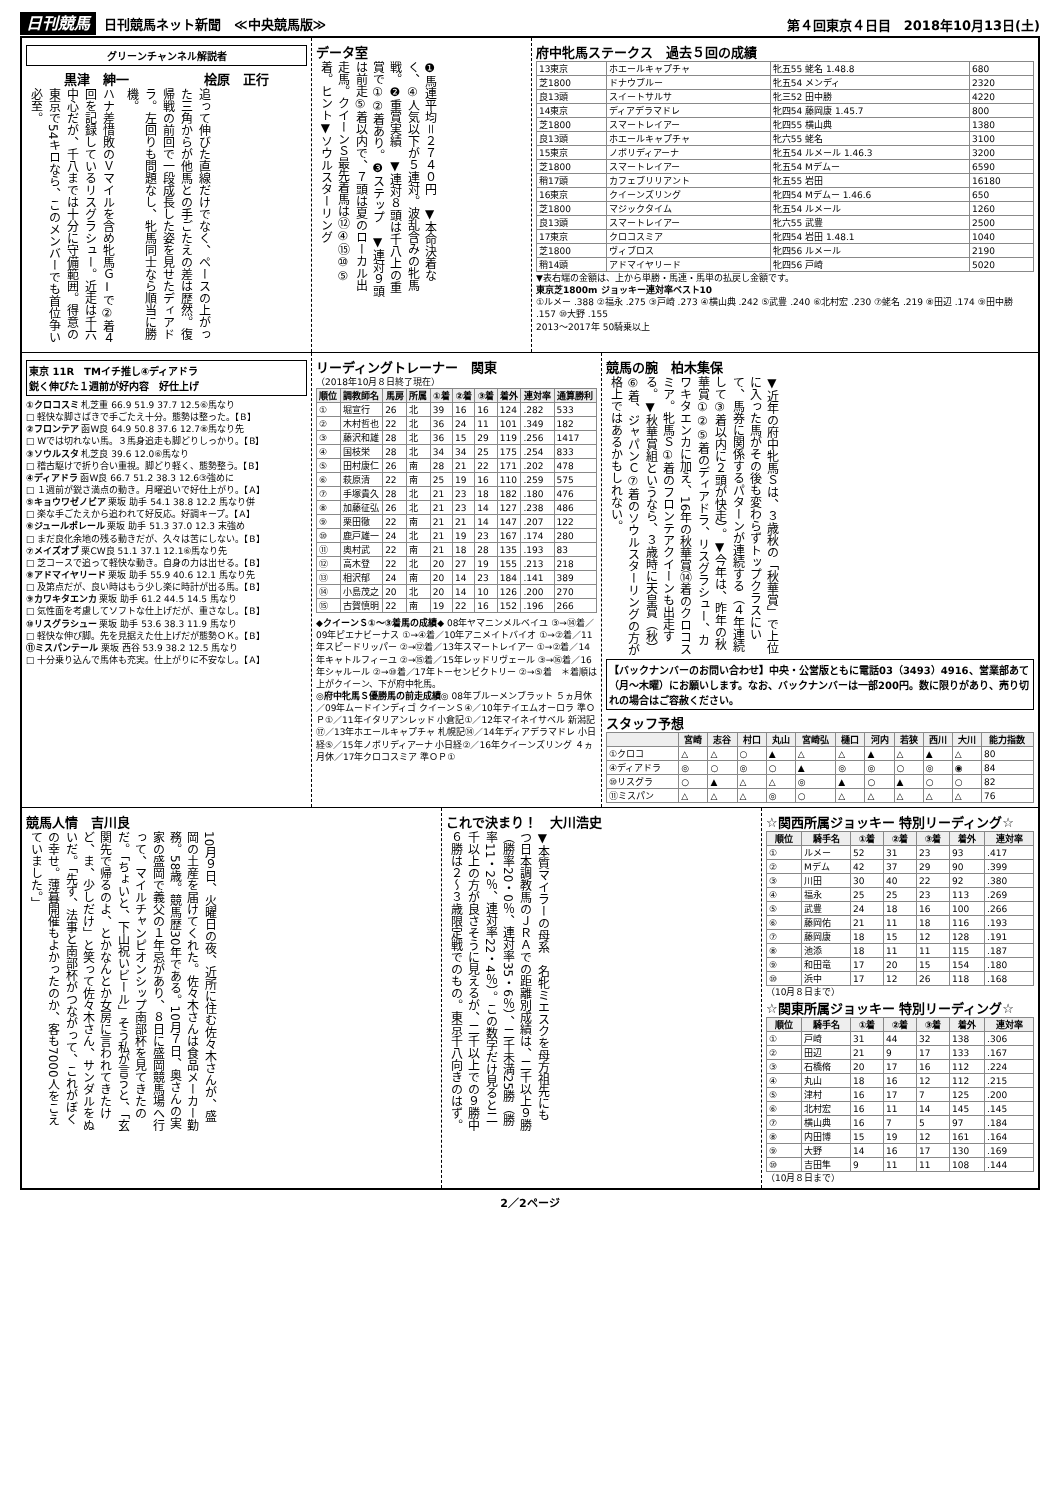日刊競馬 日刊競馬ネット新聞　≪中央競馬版≫
第４回東京４日目　2018年10月13日(土)
グリーンチャンネル解説者
黒津　紳一 桧原　正行
ハナ差惜敗のＶマイルを含め牝馬ＧⅠで②着４回を記録しているリスグラシュー。近走は千六中心だが、千八までは十分に守備範囲。得意の東京で54キロなら、このメンバーでも首位争い必至。
追って伸びた直線だけでなく、ペースの上がった三角からが他馬との手ごたえの差は歴然。復帰戦の前回で一段成長した姿を見せたディアドラ。左回りも問題なし、牝馬同士なら順当に勝機。
データ室
❶馬連平均＝２７４０円　▼本命決着なく、④人気以下が５連対。波乱含みの牝馬戦。❷重賞実績　▼連対８頭は千八上の重賞で①②着あり。❸ステップ　▼連対９頭は前走⑤着以内で、７頭は夏のローカル出走馬。クイーンＳ最先着馬は⑫④⑮⑩⑤着。ヒント▼ソウルスターリング
府中牝馬ステークス　過去５回の成績
| 13東京 | ホエールキャプチャ | 牝五55 蛯名 1.48.8 | 680 |
| 芝1800 | ドナウブルー | 牝五54 メンディ | 2320 |
| 良13頭 | スイートサルサ | 牝三52 田中勝 | 4220 |
| 14東京 | ディアデラマドレ | 牝四54 藤岡康 1.45.7 | 800 |
| 芝1800 | スマートレイアー | 牝四55 横山典 | 1380 |
| 良13頭 | ホエールキャプチャ | 牝六55 蛯名 | 3100 |
| 15東京 | ノボリディアーナ | 牝五54 ルメール 1.46.3 | 3200 |
| 芝1800 | スマートレイアー | 牝五54 Mデムー | 6590 |
| 稍17頭 | カフェブリリアント | 牝五55 岩田 | 16180 |
| 16東京 | クイーンズリング | 牝四54 Mデムー 1.46.6 | 650 |
| 芝1800 | マジックタイム | 牝五54 ルメール | 1260 |
| 良13頭 | スマートレイアー | 牝六55 武豊 | 2500 |
| 17東京 | クロコスミア | 牝四54 岩田 1.48.1 | 1040 |
| 芝1800 | ヴィブロス | 牝四56 ルメール | 2190 |
| 稍14頭 | アドマイヤリード | 牝四56 戸崎 | 5020 |
▼表右端の金額は、上から単勝・馬連・馬単の払戻し金額です。
東京芝1800m ジョッキー連対率ベスト10
①ルメー .388 ②福永 .275 ③戸崎 .273 ④横山典 .242 ⑤武豊 .240 ⑥北村宏 .230 ⑦蛯名 .219 ⑧田辺 .174 ⑨田中勝 .157 ⑩大野 .155
2013～2017年 50騎乗以上
東京 11R　TMイチ推し④ディアドラ
鋭く伸びた１週前が好内容　好仕上げ
①クロコスミ 札芝重 66.9 51.9 37.7 12.5⑥馬なり
□ 軽快な脚さばきで手ごたえ十分。態勢は整った。【B】
②フロンテア 函W良 64.9 50.8 37.6 12.7⑧馬なり先
□ Wでは切れない馬。３馬身追走も脚どりしっかり。【B】
③ソウルスタ 札芝良 39.6 12.0⑥馬なり
□ 稽古駆けで折り合い重視。脚どり軽く、態勢整う。【B】
④ディアドラ 函W良 66.7 51.2 38.3 12.6③強めに
□ １週前が鋭さ満点の動き。月曜追いで好仕上がり。【A】
⑤キョウワゼノビア 栗坂 助手 54.1 38.8 12.2 馬なり併
□ 楽な手ごたえから追われて好反応。好調キープ。【A】
⑥ジュールポレール 栗坂 助手 51.3 37.0 12.3 末強め
□ まだ良化余地の残る動きだが、久々は苦にしない。【B】
⑦メイズオブ 栗CW良 51.1 37.1 12.1⑥馬なり先
□ 芝コースで追って軽快な動き。自身の力は出せる。【B】
⑧アドマイヤリード 栗坂 助手 55.9 40.6 12.1 馬なり先
□ 及第点だが、良い時はもう少し楽に時計が出る馬。【B】
⑨カワキタエンカ 栗坂 助手 61.2 44.5 14.5 馬なり
□ 気性面を考慮してソフトな仕上げだが、重さなし。【B】
⑩リスグラシュー 栗坂 助手 53.6 38.3 11.9 馬なり
□ 軽快な伸び脚。先を見据えた仕上げだが態勢ＯＫ。【B】
⑪ミスパンテール 栗坂 西谷 53.9 38.2 12.5 馬なり
□ 十分乗り込んで馬体も充実。仕上がりに不安なし。【A】
リーディングトレーナー　関東
（2018年10月８日終了現在）
| 順位 | 調教師名 | 馬房 | 所属 | ①着 | ②着 | ③着 | 着外 | 連対率 | 通算勝利 |
| --- | --- | --- | --- | --- | --- | --- | --- | --- | --- |
| ① | 堀宣行 | 26 | 北 | 39 | 16 | 16 | 124 | .282 | 533 |
| ② | 木村哲也 | 22 | 北 | 36 | 24 | 11 | 101 | .349 | 182 |
| ③ | 藤沢和雄 | 28 | 北 | 36 | 15 | 29 | 119 | .256 | 1417 |
| ④ | 国枝栄 | 28 | 北 | 34 | 34 | 25 | 175 | .254 | 833 |
| ⑤ | 田村康仁 | 26 | 南 | 28 | 21 | 22 | 171 | .202 | 478 |
| ⑥ | 萩原清 | 22 | 南 | 25 | 19 | 16 | 110 | .259 | 575 |
| ⑦ | 手塚貴久 | 28 | 北 | 21 | 23 | 18 | 182 | .180 | 476 |
| ⑧ | 加藤征弘 | 26 | 北 | 21 | 23 | 14 | 127 | .238 | 486 |
| ⑨ | 栗田徹 | 22 | 南 | 21 | 21 | 14 | 147 | .207 | 122 |
| ⑩ | 鹿戸雄一 | 24 | 北 | 21 | 19 | 23 | 167 | .174 | 280 |
| ⑪ | 奥村武 | 22 | 南 | 21 | 18 | 28 | 135 | .193 | 83 |
| ⑫ | 高木登 | 22 | 北 | 20 | 27 | 19 | 155 | .213 | 218 |
| ⑬ | 相沢郁 | 24 | 南 | 20 | 14 | 23 | 184 | .141 | 389 |
| ⑭ | 小島茂之 | 20 | 北 | 20 | 14 | 10 | 126 | .200 | 270 |
| ⑮ | 古賀慎明 | 22 | 南 | 19 | 22 | 16 | 152 | .196 | 266 |
◆クイーンＳ①～③着馬の成績◆ 08年ヤマニンメルベイユ ③→⑭着／09年ピエナビーナス ①→④着／10年アニメイトバイオ ①→②着／11年スピードリッパー ②→⑫着／13年スマートレイアー ①→②着／14年キャトルフィーユ ②→⑮着／15年レッドリヴェール ③→⑯着／16年シャルール ②→⑩着／17年トーセンビクトリー ②→⑤着　＊着順は上がクイーン、下が府中牝馬。
◎府中牝馬Ｓ優勝馬の前走成績◎ 08年ブルーメンブラット ５ヵ月休／09年ムードインディゴ クイーンＳ④／10年テイエムオーロラ 準ＯＰ①／11年イタリアンレッド 小倉記①／12年マイネイサベル 新潟記⑰／13年ホエールキャプチャ 札幌記⑭／14年ディアデラマドレ 小日経⑤／15年ノボリディアーナ 小日経②／16年クイーンズリング ４ヵ月休／17年クロコスミア 準ＯＰ①
競馬の腕　柏木集保
▼近年の府中牝馬Ｓは、３歳秋の「秋華賞」で上位に入った馬がその後も変わらずトップクラスにいて、馬券に関係するパターンが連続する（４年連続して③着以内に２頭が快走）。▼今年は、昨年の秋華賞①②⑤着のディアドラ、リスグラシュー、カワキタエンカに加え、16年の秋華賞⑭着のクロコスミア。牝馬Ｓ①着のフロンテアクイーンも出走する。▼秋華賞組というなら、３歳時に天皇賞（秋）⑥着、ジャパンＣ⑦着のソウルスターリングの方が格上ではあるかもしれない。
【バックナンバーのお問い合わせ】中央・公営版ともに電話03（3493）4916、営業部あて（月～木曜）にお願いします。なお、バックナンバーは一部200円。数に限りがあり、売り切れの場合はご容赦ください。
スタッフ予想
| | 宮崎 | 志谷 | 村口 | 丸山 | 宮崎弘 | 樋口 | 河内 | 若狭 | 西川 | 大川 | 能力指数 |
| --- | --- | --- | --- | --- | --- | --- | --- | --- | --- | --- | --- |
| ①クロコ | △ | △ | ○ | ▲ | △ | △ | ▲ | △ | ▲ | △ | 80 |
| ④ディアドラ | ◎ | ○ | ◎ | ○ | ▲ | ◎ | ◎ | ○ | ◎ | ◉ | 84 |
| ⑩リスグラ | ○ | ▲ | △ | △ | ◎ | ▲ | ○ | ▲ | ○ | ○ | 82 |
| ⑪ミスパン | △ | △ | △ | ◎ | ○ | △ | △ | △ | △ | △ | 76 |
競馬人情　吉川良
10月９日、火曜日の夜、近所に住む佐々木さんが、盛岡の土産を届けてくれた。佐々木さんは食品メーカー勤務。58歳。競馬歴30年である。10月７日、奥さんの実家の盛岡で義父の１年忌があり、８日に盛岡競馬場へ行って、マイルチャンピオンシップ南部杯を見てきたのだ。「ちょいと、下山祝いビール」そう私が言うと、「玄関先で帰るのよ、とかなんとか女房に言われてきたけど、ま、少しだけ」と笑って佐々木さん、サンダルをぬいだ。「先ず、法事と南部杯がつながって、これがぼくの幸せ。薄暮開催もよかったのか、客も7000人をこえていました。」
これで決まり！　大川浩史
▼本質マイラーの母系　名牝ミエスクを母方祖先にもつ日本調教馬のＪＲＡでの距離別成績は、二千以上９勝（勝率20・0％、連対率35・6％）、二千未満25勝（勝率11・2％、連対率22・4％）。この数字だけ見ると二千以上の方が良さそうに見えるが、二千以上での９勝中６勝は２～３歳限定戦でのもの。東京千八向きのはず。
☆関西所属ジョッキー 特別リーディング☆
| 順位 | 騎手名 | ①着 | ②着 | ③着 | 着外 | 連対率 |
| --- | --- | --- | --- | --- | --- | --- |
| ① | ルメー | 52 | 31 | 23 | 93 | .417 |
| ② | Mデム | 42 | 37 | 29 | 90 | .399 |
| ③ | 川田 | 30 | 40 | 22 | 92 | .380 |
| ④ | 福永 | 25 | 25 | 23 | 113 | .269 |
| ⑤ | 武豊 | 24 | 18 | 16 | 100 | .266 |
| ⑥ | 藤岡佑 | 21 | 11 | 18 | 116 | .193 |
| ⑦ | 藤岡康 | 18 | 15 | 12 | 128 | .191 |
| ⑧ | 池添 | 18 | 11 | 11 | 115 | .187 |
| ⑨ | 和田竜 | 17 | 20 | 15 | 154 | .180 |
| ⑩ | 浜中 | 17 | 12 | 26 | 118 | .168 |
（10月８日まで）
☆関東所属ジョッキー 特別リーディング☆
| 順位 | 騎手名 | ①着 | ②着 | ③着 | 着外 | 連対率 |
| --- | --- | --- | --- | --- | --- | --- |
| ① | 戸崎 | 31 | 44 | 32 | 138 | .306 |
| ② | 田辺 | 21 | 9 | 17 | 133 | .167 |
| ③ | 石橋脩 | 20 | 17 | 16 | 112 | .224 |
| ④ | 丸山 | 18 | 16 | 12 | 112 | .215 |
| ⑤ | 津村 | 16 | 17 | 7 | 125 | .200 |
| ⑥ | 北村宏 | 16 | 11 | 14 | 145 | .145 |
| ⑦ | 横山典 | 16 | 7 | 5 | 97 | .184 |
| ⑧ | 内田博 | 15 | 19 | 12 | 161 | .164 |
| ⑨ | 大野 | 14 | 16 | 17 | 130 | .169 |
| ⑩ | 吉田隼 | 9 | 11 | 11 | 108 | .144 |
（10月８日まで）
2／2ページ